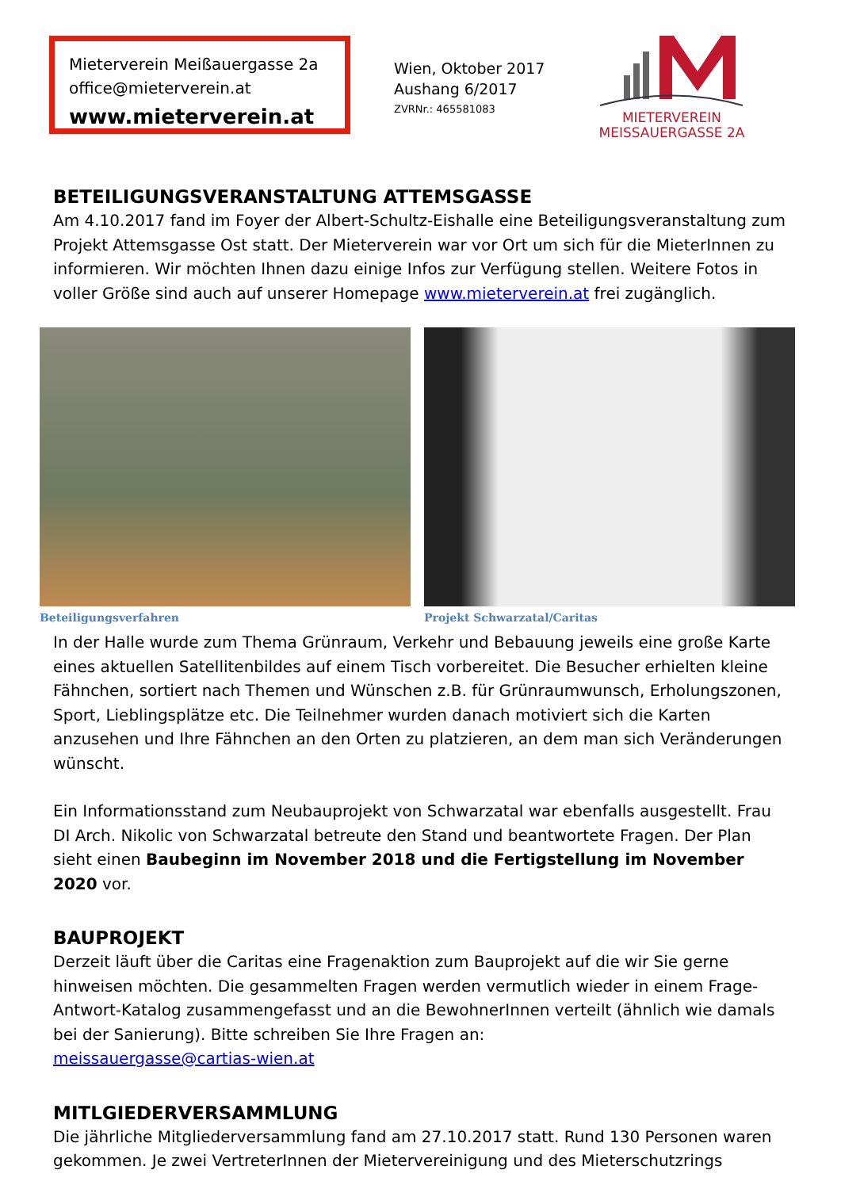Mieterverein Meißauergasse 2a
office@mieterverein.at
www.mieterverein.at
Wien, Oktober 2017
Aushang 6/2017
ZVRNr.: 465581083
MIETERVEREIN
MEISSAUERGASSE 2A
BETEILIGUNGSVERANSTALTUNG ATTEMSGASSE
Am 4.10.2017 fand im Foyer der Albert-Schultz-Eishalle eine Beteiligungsveranstaltung zum Projekt Attemsgasse Ost statt. Der Mieterverein war vor Ort um sich für die MieterInnen zu informieren. Wir möchten Ihnen dazu einige Infos zur Verfügung stellen. Weitere Fotos in voller Größe sind auch auf unserer Homepage www.mieterverein.at frei zugänglich.
Beteiligungsverfahren Projekt Schwarzatal/Caritas
In der Halle wurde zum Thema Grünraum, Verkehr und Bebauung jeweils eine große Karte eines aktuellen Satellitenbildes auf einem Tisch vorbereitet. Die Besucher erhielten kleine Fähnchen, sortiert nach Themen und Wünschen z.B. für Grünraumwunsch, Erholungszonen, Sport, Lieblingsplätze etc. Die Teilnehmer wurden danach motiviert sich die Karten anzusehen und Ihre Fähnchen an den Orten zu platzieren, an dem man sich Veränderungen wünscht.
Ein Informationsstand zum Neubauprojekt von Schwarzatal war ebenfalls ausgestellt. Frau DI Arch. Nikolic von Schwarzatal betreute den Stand und beantwortete Fragen. Der Plan sieht einen Baubeginn im November 2018 und die Fertigstellung im November 2020 vor.
BAUPROJEKT
Derzeit läuft über die Caritas eine Fragenaktion zum Bauprojekt auf die wir Sie gerne hinweisen möchten. Die gesammelten Fragen werden vermutlich wieder in einem Frage-Antwort-Katalog zusammengefasst und an die BewohnerInnen verteilt (ähnlich wie damals bei der Sanierung). Bitte schreiben Sie Ihre Fragen an:
meissauergasse@cartias-wien.at
MITLGIEDERVERSAMMLUNG
Die jährliche Mitgliederversammlung fand am 27.10.2017 statt. Rund 130 Personen waren gekommen. Je zwei VertreterInnen der Mietervereinigung und des Mieterschutzrings